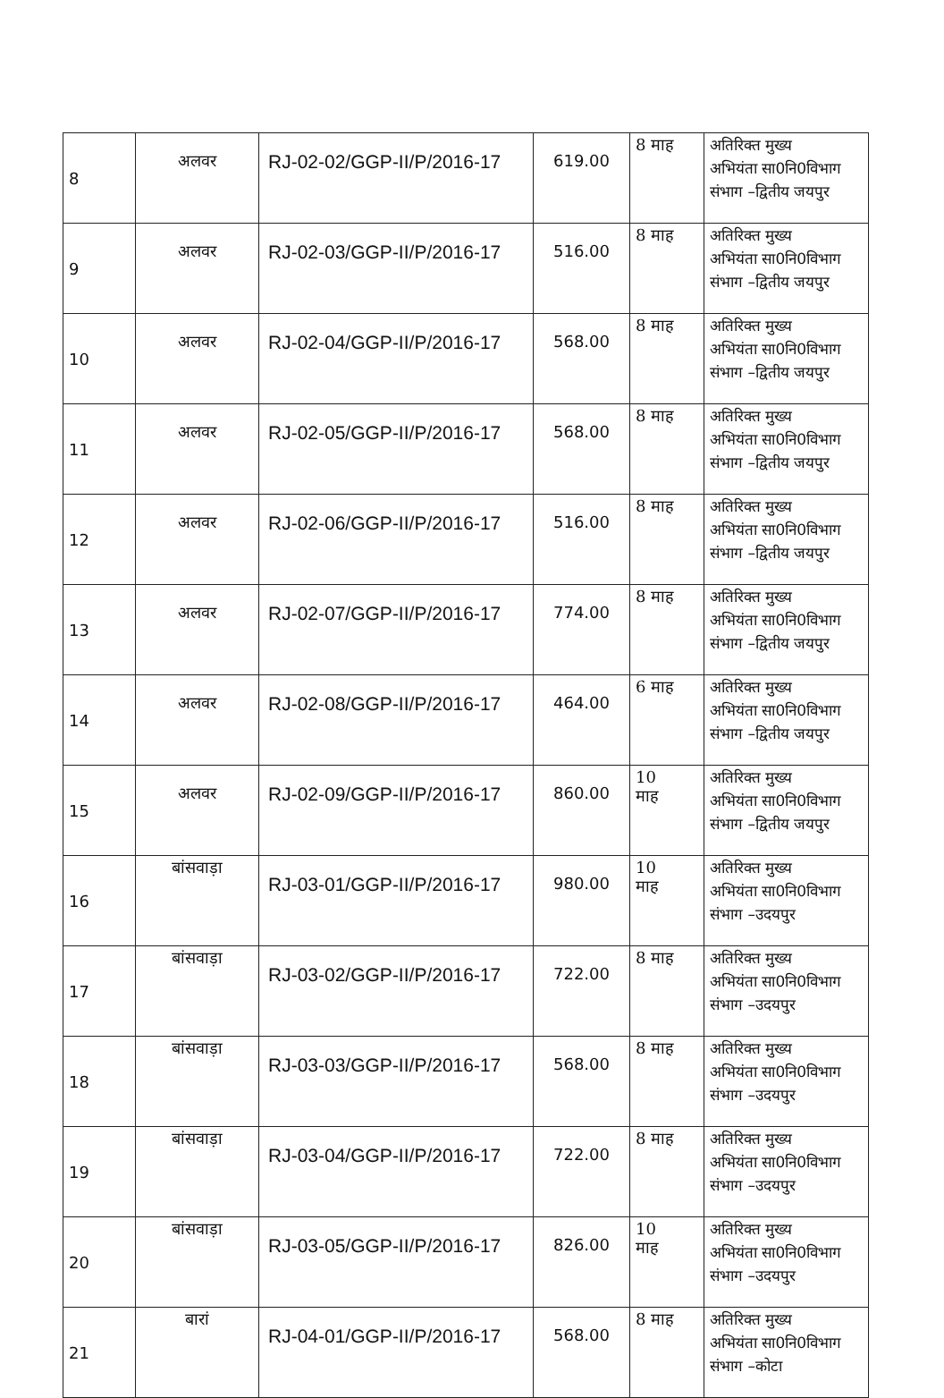| 8 | अलवर | RJ-02-02/GGP-II/P/2016-17 | 619.00 | 8 माह | अतिरिक्त मुख्य अभियंता सा0नि0विभाग संभाग –द्वितीय जयपुर |
| 9 | अलवर | RJ-02-03/GGP-II/P/2016-17 | 516.00 | 8 माह | अतिरिक्त मुख्य अभियंता सा0नि0विभाग संभाग –द्वितीय जयपुर |
| 10 | अलवर | RJ-02-04/GGP-II/P/2016-17 | 568.00 | 8 माह | अतिरिक्त मुख्य अभियंता सा0नि0विभाग संभाग –द्वितीय जयपुर |
| 11 | अलवर | RJ-02-05/GGP-II/P/2016-17 | 568.00 | 8 माह | अतिरिक्त मुख्य अभियंता सा0नि0विभाग संभाग –द्वितीय जयपुर |
| 12 | अलवर | RJ-02-06/GGP-II/P/2016-17 | 516.00 | 8 माह | अतिरिक्त मुख्य अभियंता सा0नि0विभाग संभाग –द्वितीय जयपुर |
| 13 | अलवर | RJ-02-07/GGP-II/P/2016-17 | 774.00 | 8 माह | अतिरिक्त मुख्य अभियंता सा0नि0विभाग संभाग –द्वितीय जयपुर |
| 14 | अलवर | RJ-02-08/GGP-II/P/2016-17 | 464.00 | 6 माह | अतिरिक्त मुख्य अभियंता सा0नि0विभाग संभाग –द्वितीय जयपुर |
| 15 | अलवर | RJ-02-09/GGP-II/P/2016-17 | 860.00 | 10 माह | अतिरिक्त मुख्य अभियंता सा0नि0विभाग संभाग –द्वितीय जयपुर |
| 16 | बांसवाड़ा | RJ-03-01/GGP-II/P/2016-17 | 980.00 | 10 माह | अतिरिक्त मुख्य अभियंता सा0नि0विभाग संभाग –उदयपुर |
| 17 | बांसवाड़ा | RJ-03-02/GGP-II/P/2016-17 | 722.00 | 8 माह | अतिरिक्त मुख्य अभियंता सा0नि0विभाग संभाग –उदयपुर |
| 18 | बांसवाड़ा | RJ-03-03/GGP-II/P/2016-17 | 568.00 | 8 माह | अतिरिक्त मुख्य अभियंता सा0नि0विभाग संभाग –उदयपुर |
| 19 | बांसवाड़ा | RJ-03-04/GGP-II/P/2016-17 | 722.00 | 8 माह | अतिरिक्त मुख्य अभियंता सा0नि0विभाग संभाग –उदयपुर |
| 20 | बांसवाड़ा | RJ-03-05/GGP-II/P/2016-17 | 826.00 | 10 माह | अतिरिक्त मुख्य अभियंता सा0नि0विभाग संभाग –उदयपुर |
| 21 | बारां | RJ-04-01/GGP-II/P/2016-17 | 568.00 | 8 माह | अतिरिक्त मुख्य अभियंता सा0नि0विभाग संभाग –कोटा |